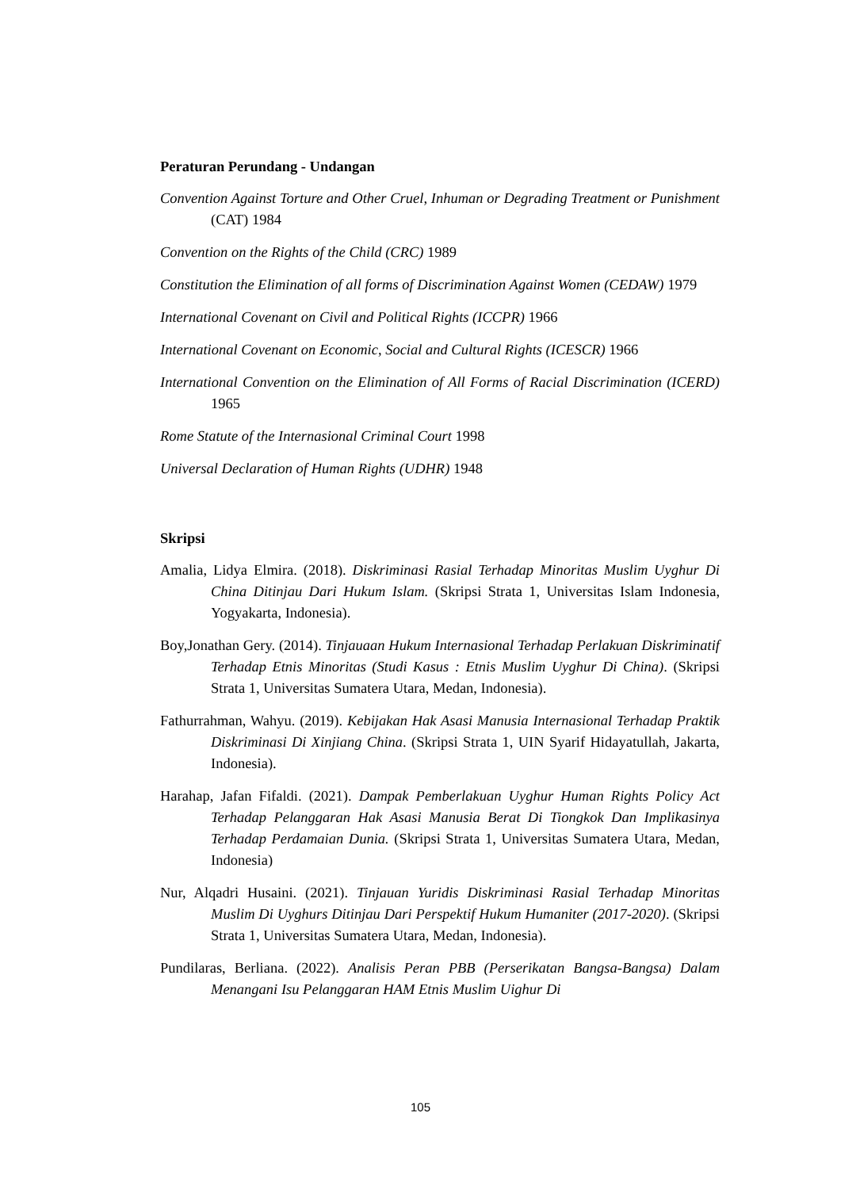Peraturan Perundang - Undangan
Convention Against Torture and Other Cruel, Inhuman or Degrading Treatment or Punishment (CAT) 1984
Convention on the Rights of the Child (CRC) 1989
Constitution the Elimination of all forms of Discrimination Against Women (CEDAW) 1979
International Covenant on Civil and Political Rights (ICCPR) 1966
International Covenant on Economic, Social and Cultural Rights (ICESCR) 1966
International Convention on the Elimination of All Forms of Racial Discrimination (ICERD) 1965
Rome Statute of the Internasional Criminal Court 1998
Universal Declaration of Human Rights (UDHR) 1948
Skripsi
Amalia, Lidya Elmira. (2018). Diskriminasi Rasial Terhadap Minoritas Muslim Uyghur Di China Ditinjau Dari Hukum Islam. (Skripsi Strata 1, Universitas Islam Indonesia, Yogyakarta, Indonesia).
Boy,Jonathan Gery. (2014). Tinjauaan Hukum Internasional Terhadap Perlakuan Diskriminatif Terhadap Etnis Minoritas (Studi Kasus : Etnis Muslim Uyghur Di China). (Skripsi Strata 1, Universitas Sumatera Utara, Medan, Indonesia).
Fathurrahman, Wahyu. (2019). Kebijakan Hak Asasi Manusia Internasional Terhadap Praktik Diskriminasi Di Xinjiang China. (Skripsi Strata 1, UIN Syarif Hidayatullah, Jakarta, Indonesia).
Harahap, Jafan Fifaldi. (2021). Dampak Pemberlakuan Uyghur Human Rights Policy Act Terhadap Pelanggaran Hak Asasi Manusia Berat Di Tiongkok Dan Implikasinya Terhadap Perdamaian Dunia. (Skripsi Strata 1, Universitas Sumatera Utara, Medan, Indonesia)
Nur, Alqadri Husaini. (2021). Tinjauan Yuridis Diskriminasi Rasial Terhadap Minoritas Muslim Di Uyghurs Ditinjau Dari Perspektif Hukum Humaniter (2017-2020). (Skripsi Strata 1, Universitas Sumatera Utara, Medan, Indonesia).
Pundilaras, Berliana. (2022). Analisis Peran PBB (Perserikatan Bangsa-Bangsa) Dalam Menangani Isu Pelanggaran HAM Etnis Muslim Uighur Di
105